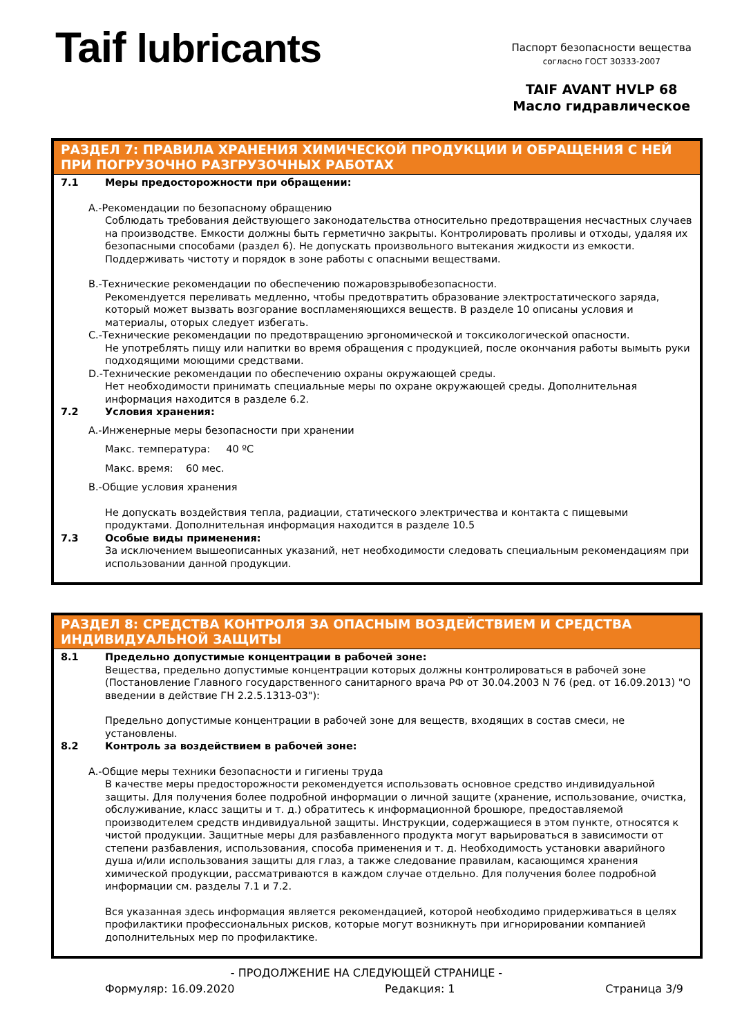Taif lubricants
Паспорт безопасности вещества
согласно ГОСТ 30333-2007
TAIF AVANT HVLP 68
Масло гидравлическое
РАЗДЕЛ 7: ПРАВИЛА ХРАНЕНИЯ ХИМИЧЕСКОЙ ПРОДУКЦИИ И ОБРАЩЕНИЯ С НЕЙ ПРИ ПОГРУЗОЧНО РАЗГРУЗОЧНЫХ РАБОТАХ
7.1 Меры предосторожности при обращении:
A.-Рекомендации по безопасному обращению
Соблюдать требования действующего законодательства относительно предотвращения несчастных случаев на производстве. Емкости должны быть герметично закрыты. Контролировать проливы и отходы, удаляя их безопасными способами (раздел 6). Не допускать произвольного вытекания жидкости из емкости. Поддерживать чистоту и порядок в зоне работы с опасными веществами.
B.-Технические рекомендации по обеспечению пожаровзрывобезопасности.
Рекомендуется переливать медленно, чтобы предотвратить образование электростатического заряда, который может вызвать возгорание воспламеняющихся веществ. В разделе 10 описаны условия и материалы, оторых следует избегать.
C.-Технические рекомендации по предотвращению эргономической и токсикологической опасности.
Не употреблять пищу или напитки во время обращения с продукцией, после окончания работы вымыть руки подходящими моющими средствами.
D.-Технические рекомендации по обеспечению охраны окружающей среды.
Нет необходимости принимать специальные меры по охране окружающей среды. Дополнительная информация находится в разделе 6.2.
7.2 Условия хранения:
A.-Инженерные меры безопасности при хранении
Макс. температура: 40 ºC
Макс. время: 60 мес.
B.-Общие условия хранения
Не допускать воздействия тепла, радиации, статического электричества и контакта с пищевыми продуктами. Дополнительная информация находится в разделе 10.5
7.3 Особые виды применения:
За исключением вышеописанных указаний, нет необходимости следовать специальным рекомендациям при использовании данной продукции.
РАЗДЕЛ 8: СРЕДСТВА КОНТРОЛЯ ЗА ОПАСНЫМ ВОЗДЕЙСТВИЕМ И СРЕДСТВА ИНДИВИДУАЛЬНОЙ ЗАЩИТЫ
8.1 Предельно допустимые концентрации в рабочей зоне:
Вещества, предельно допустимые концентрации которых должны контролироваться в рабочей зоне (Постановление Главного государственного санитарного врача РФ от 30.04.2003 N 76 (ред. от 16.09.2013) "О введении в действие ГН 2.2.5.1313-03"):
Предельно допустимые концентрации в рабочей зоне для веществ, входящих в состав смеси, не установлены.
8.2 Контроль за воздействием в рабочей зоне:
A.-Общие меры техники безопасности и гигиены труда
В качестве меры предосторожности рекомендуется использовать основное средство индивидуальной защиты. Для получения более подробной информации о личной защите (хранение, использование, очистка, обслуживание, класс защиты и т. д.) обратитесь к информационной брошюре, предоставляемой производителем средств индивидуальной защиты. Инструкции, содержащиеся в этом пункте, относятся к чистой продукции. Защитные меры для разбавленного продукта могут варьироваться в зависимости от степени разбавления, использования, способа применения и т. д. Необходимость установки аварийного душа и/или использования защиты для глаз, а также следование правилам, касающимся хранения химической продукции, рассматриваются в каждом случае отдельно. Для получения более подробной информации см. разделы 7.1 и 7.2.
Вся указанная здесь информация является рекомендацией, которой необходимо придерживаться в целях профилактики профессиональных рисков, которые могут возникнуть при игнорировании компанией дополнительных мер по профилактике.
- ПРОДОЛЖЕНИЕ НА СЛЕДУЮЩЕЙ СТРАНИЦЕ -
Формуляр: 16.09.2020 Редакция: 1 Страница 3/9